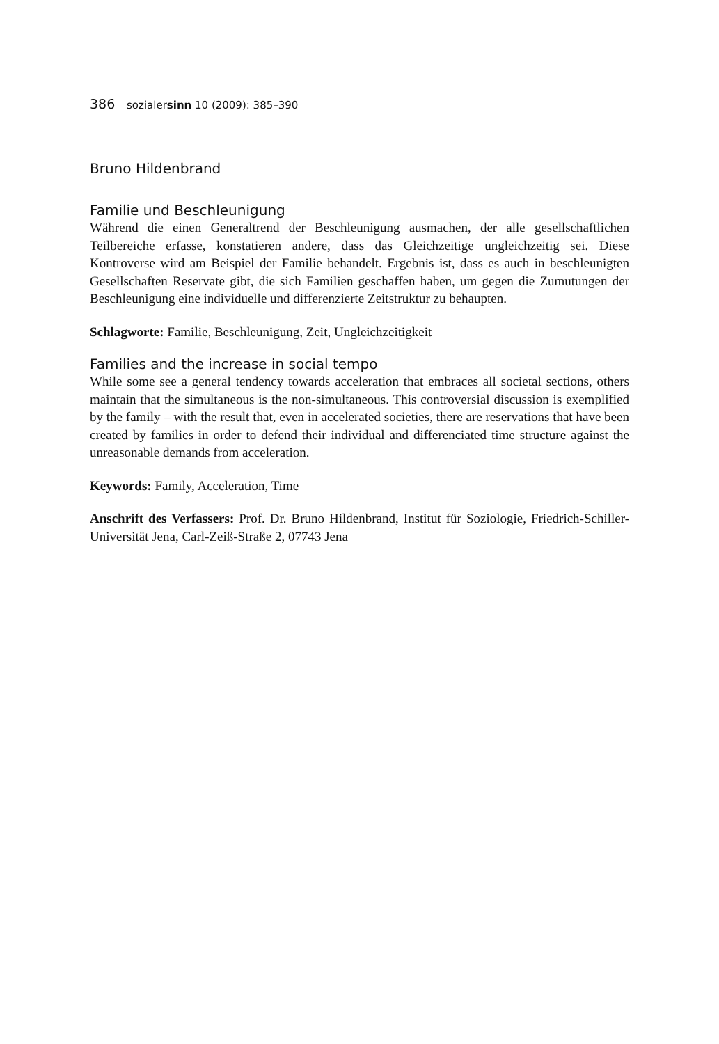386 sozialersinn 10 (2009): 385–390
Bruno Hildenbrand
Familie und Beschleunigung
Während die einen Generaltrend der Beschleunigung ausmachen, der alle gesellschaftlichen Teilbereiche erfasse, konstatieren andere, dass das Gleichzeitige ungleichzeitig sei. Diese Kontroverse wird am Beispiel der Familie behandelt. Ergebnis ist, dass es auch in beschleunigten Gesellschaften Reservate gibt, die sich Familien geschaffen haben, um gegen die Zumutungen der Beschleunigung eine individuelle und differenzierte Zeitstruktur zu behaupten.
Schlagworte: Familie, Beschleunigung, Zeit, Ungleichzeitigkeit
Families and the increase in social tempo
While some see a general tendency towards acceleration that embraces all societal sections, others maintain that the simultaneous is the non-simultaneous. This controversial discussion is exemplified by the family – with the result that, even in accelerated societies, there are reservations that have been created by families in order to defend their individual and differenciated time structure against the unreasonable demands from acceleration.
Keywords: Family, Acceleration, Time
Anschrift des Verfassers: Prof. Dr. Bruno Hildenbrand, Institut für Soziologie, Friedrich-Schiller-Universität Jena, Carl-Zeiß-Straße 2, 07743 Jena